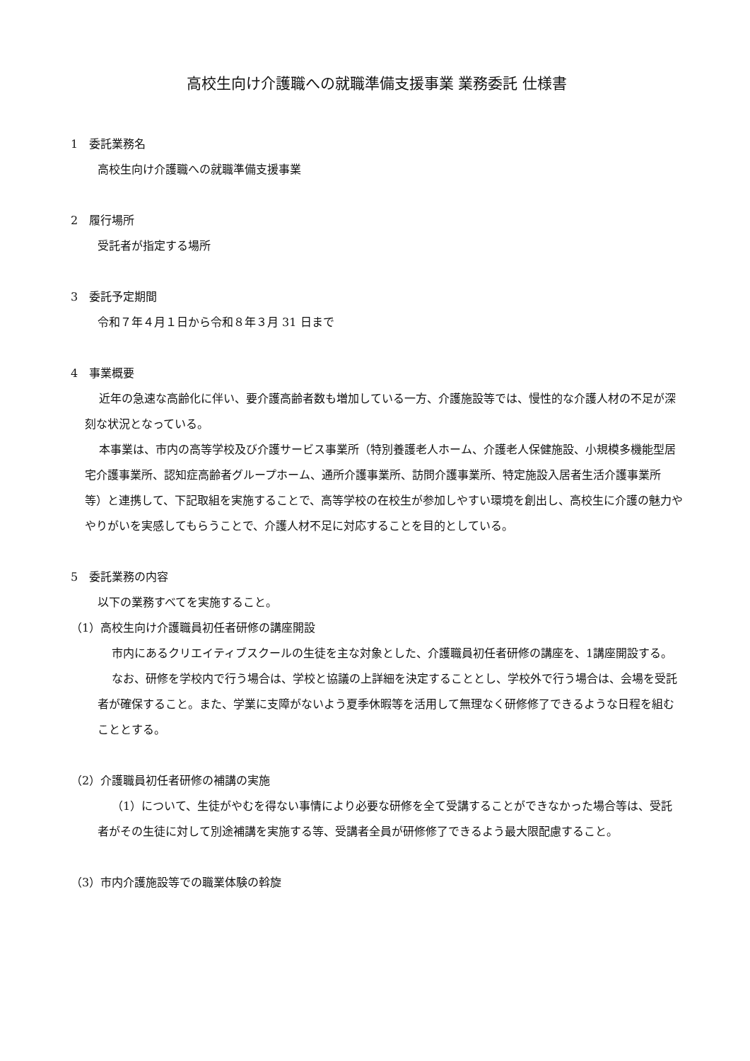高校生向け介護職への就職準備支援事業 業務委託 仕様書
1　委託業務名
高校生向け介護職への就職準備支援事業
2　履行場所
受託者が指定する場所
3　委託予定期間
令和７年４月１日から令和８年３月 31 日まで
4　事業概要
近年の急速な高齢化に伴い、要介護高齢者数も増加している一方、介護施設等では、慢性的な介護人材の不足が深刻な状況となっている。
本事業は、市内の高等学校及び介護サービス事業所（特別養護老人ホーム、介護老人保健施設、小規模多機能型居宅介護事業所、認知症高齢者グループホーム、通所介護事業所、訪問介護事業所、特定施設入居者生活介護事業所等）と連携して、下記取組を実施することで、高等学校の在校生が参加しやすい環境を創出し、高校生に介護の魅力ややりがいを実感してもらうことで、介護人材不足に対応することを目的としている。
5　委託業務の内容
以下の業務すべてを実施すること。
（1）高校生向け介護職員初任者研修の講座開設
市内にあるクリエイティブスクールの生徒を主な対象とした、介護職員初任者研修の講座を、1講座開設する。
なお、研修を学校内で行う場合は、学校と協議の上詳細を決定することとし、学校外で行う場合は、会場を受託者が確保すること。また、学業に支障がないよう夏季休暇等を活用して無理なく研修修了できるような日程を組むこととする。
（2）介護職員初任者研修の補講の実施
（1）について、生徒がやむを得ない事情により必要な研修を全て受講することができなかった場合等は、受託者がその生徒に対して別途補講を実施する等、受講者全員が研修修了できるよう最大限配慮すること。
（3）市内介護施設等での職業体験の斡旋